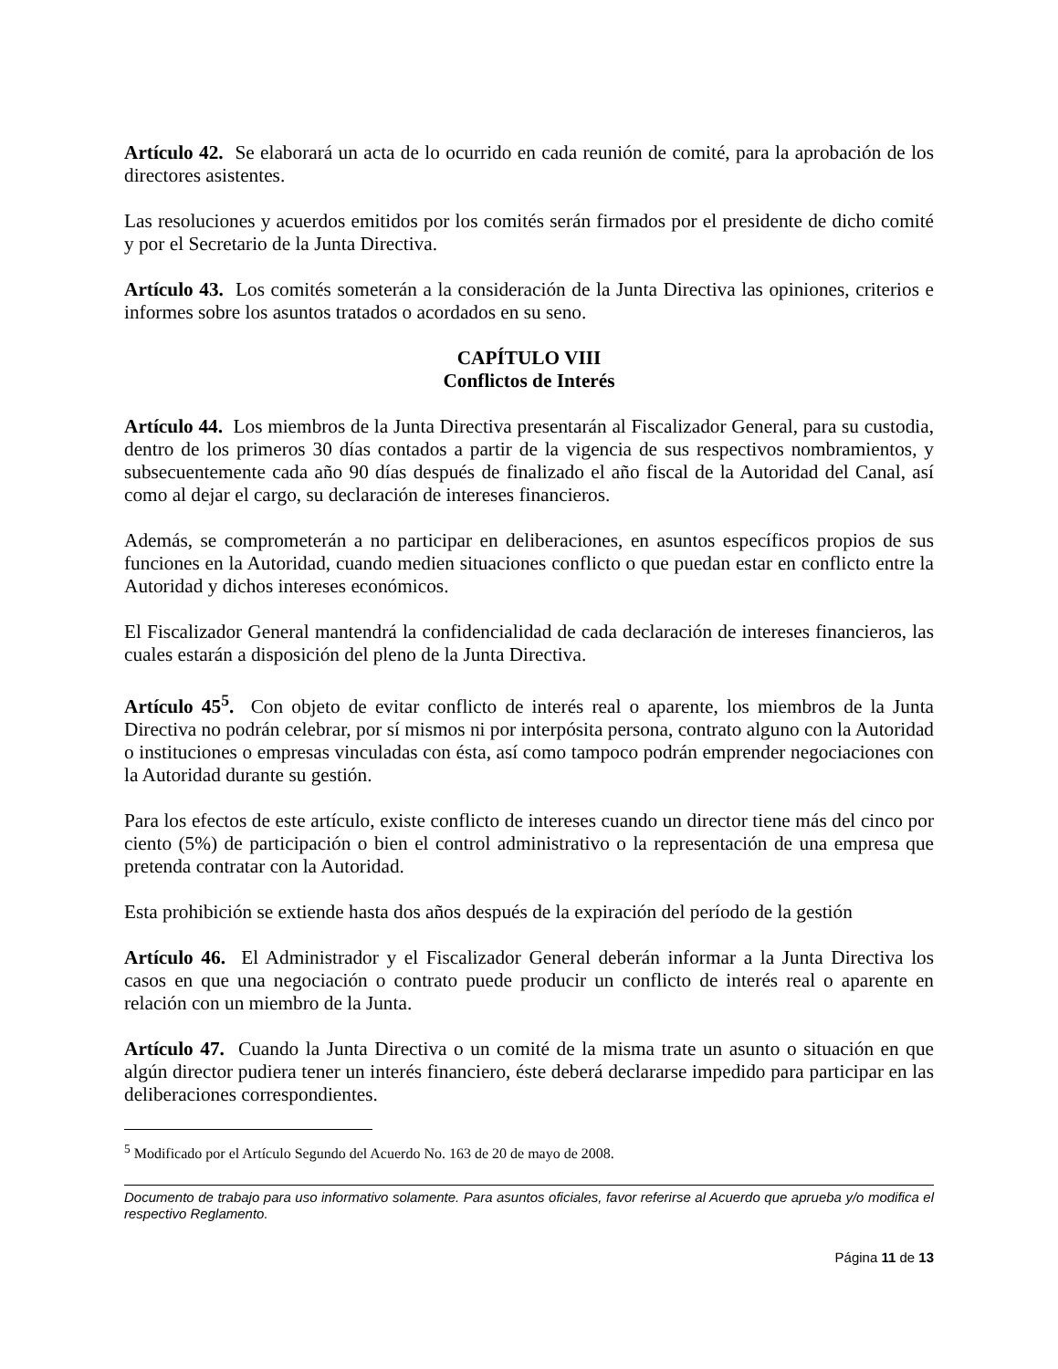Artículo 42. Se elaborará un acta de lo ocurrido en cada reunión de comité, para la aprobación de los directores asistentes.
Las resoluciones y acuerdos emitidos por los comités serán firmados por el presidente de dicho comité y por el Secretario de la Junta Directiva.
Artículo 43. Los comités someterán a la consideración de la Junta Directiva las opiniones, criterios e informes sobre los asuntos tratados o acordados en su seno.
CAPÍTULO VIII
Conflictos de Interés
Artículo 44. Los miembros de la Junta Directiva presentarán al Fiscalizador General, para su custodia, dentro de los primeros 30 días contados a partir de la vigencia de sus respectivos nombramientos, y subsecuentemente cada año 90 días después de finalizado el año fiscal de la Autoridad del Canal, así como al dejar el cargo, su declaración de intereses financieros.
Además, se comprometerán a no participar en deliberaciones, en asuntos específicos propios de sus funciones en la Autoridad, cuando medien situaciones conflicto o que puedan estar en conflicto entre la Autoridad y dichos intereses económicos.
El Fiscalizador General mantendrá la confidencialidad de cada declaración de intereses financieros, las cuales estarán a disposición del pleno de la Junta Directiva.
Artículo 45<sup>5</sup>. Con objeto de evitar conflicto de interés real o aparente, los miembros de la Junta Directiva no podrán celebrar, por sí mismos ni por interpósita persona, contrato alguno con la Autoridad o instituciones o empresas vinculadas con ésta, así como tampoco podrán emprender negociaciones con la Autoridad durante su gestión.
Para los efectos de este artículo, existe conflicto de intereses cuando un director tiene más del cinco por ciento (5%) de participación o bien el control administrativo o la representación de una empresa que pretenda contratar con la Autoridad.
Esta prohibición se extiende hasta dos años después de la expiración del período de la gestión
Artículo 46. El Administrador y el Fiscalizador General deberán informar a la Junta Directiva los casos en que una negociación o contrato puede producir un conflicto de interés real o aparente en relación con un miembro de la Junta.
Artículo 47. Cuando la Junta Directiva o un comité de la misma trate un asunto o situación en que algún director pudiera tener un interés financiero, éste deberá declararse impedido para participar en las deliberaciones correspondientes.
<sup>5</sup> Modificado por el Artículo Segundo del Acuerdo No. 163 de 20 de mayo de 2008.
Documento de trabajo para uso informativo solamente. Para asuntos oficiales, favor referirse al Acuerdo que aprueba y/o modifica el respectivo Reglamento.
Página 11 de 13